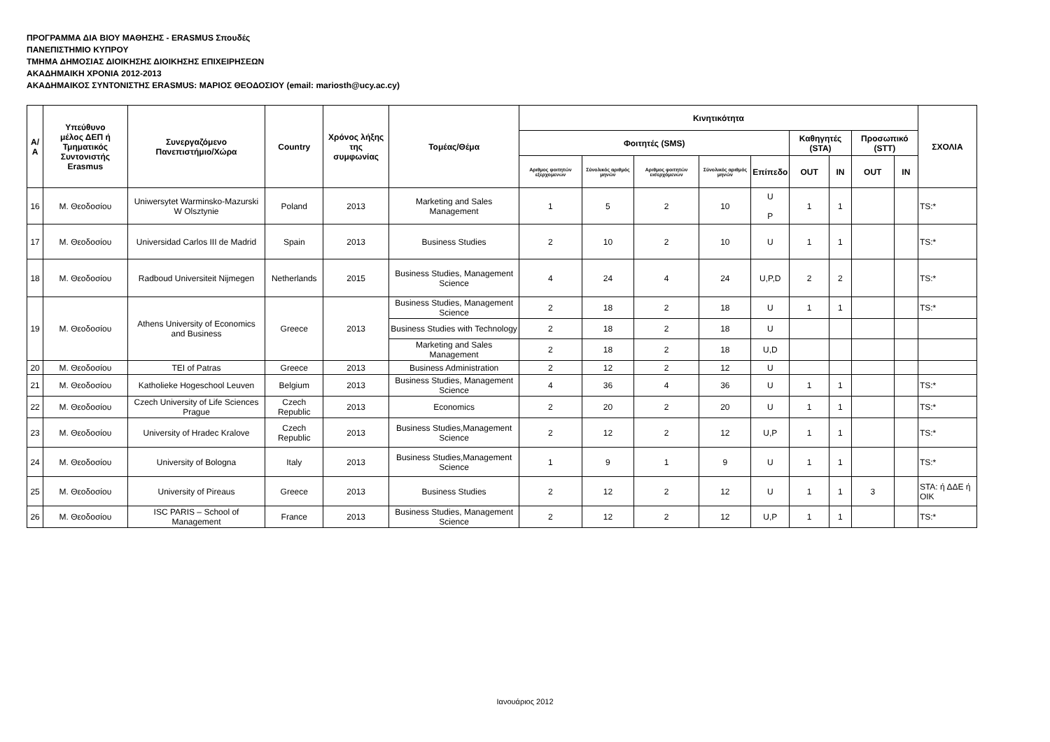ΠΡΟΓΡΑΜΜΑ ΔΙΑ ΒΙΟΥ ΜΑΘΗΣΗΣ - ERASMUS Σπουδές
ΠΑΝΕΠΙΣΤΗΜΙΟ ΚΥΠΡΟΥ
ΤΜΗΜΑ ΔΗΜΟΣΙΑΣ ΔΙΟΙΚΗΣΗΣ ΔΙΟΙΚΗΣΗΣ ΕΠΙΧΕΙΡΗΣΕΩΝ
ΑΚΑΔΗΜΑΙΚΗ ΧΡΟΝΙΑ 2012-2013
ΑΚΑΔΗΜΑΙΚΟΣ ΣΥΝΤΟΝΙΣΤΗΣ ERASMUS: ΜΑΡΙΟΣ ΘΕΟΔΟΣΙΟΥ (email: mariosth@ucy.ac.cy)
| Α/Α | Υπεύθυνο μέλος ΔΕΠ ή Τμηματικός Συντονιστής Erasmus | Συνεργαζόμενο Πανεπιστήμιο/Χώρα | Country | Χρόνος λήξης της συμφωνίας | Τομέας/Θέμα | Κινητικότητα | | | | | | | | | ΣΧΟΛΙΑ |
| --- | --- | --- | --- | --- | --- | --- | --- | --- | --- | --- | --- | --- | --- | --- | --- |
| | | | | | | Φοιτητές (SMS) | | | | | Καθηγητές (STA) | | Προσωπικό (STT) | | |
| | | | | | | Αριθμος φοιτητών εξερχομενων | Σύνολικός αριθμός μηνών | Αριθμος φοιτητών εισερχόμενων | Σύνολικός αριθμός μηνών | Επίπεδο | OUT | IN | OUT | IN | |
| 16 | Μ. Θεοδοσίου | Uniwersytet Warminsko-Mazurski W Olsztynie | Poland | 2013 | Marketing and Sales Management | 1 | 5 | 2 | 10 | U P | 1 | 1 | | | TS:* |
| 17 | Μ. Θεοδοσίου | Universidad Carlos III de Madrid | Spain | 2013 | Business Studies | 2 | 10 | 2 | 10 | U | 1 | 1 | | | TS:* |
| 18 | Μ. Θεοδοσίου | Radboud Universiteit Nijmegen | Netherlands | 2015 | Business Studies, Management Science | 4 | 24 | 4 | 24 | U,P,D | 2 | 2 | | | TS:* |
| 19 | Μ. Θεοδοσίου | Athens University of Economics and Business | Greece | 2013 | Business Studies, Management Science | 2 | 18 | 2 | 18 | U | 1 | 1 | | | TS:* |
| | | | | | Business Studies with Technology | 2 | 18 | 2 | 18 | U | | | | | |
| | | | | | Marketing and Sales Management | 2 | 18 | 2 | 18 | U,D | | | | | |
| 20 | Μ. Θεοδοσίου | TEI of Patras | Greece | 2013 | Business Administration | 2 | 12 | 2 | 12 | U | | | | | |
| 21 | Μ. Θεοδοσίου | Katholieke Hogeschool Leuven | Belgium | 2013 | Business Studies, Management Science | 4 | 36 | 4 | 36 | U | 1 | 1 | | | TS:* |
| 22 | Μ. Θεοδοσίου | Czech University of Life Sciences Prague | Czech Republic | 2013 | Economics | 2 | 20 | 2 | 20 | U | 1 | 1 | | | TS:* |
| 23 | Μ. Θεοδοσίου | University of Hradec Kralove | Czech Republic | 2013 | Business Studies,Management Science | 2 | 12 | 2 | 12 | U,P | 1 | 1 | | | TS:* |
| 24 | Μ. Θεοδοσίου | University of Bologna | Italy | 2013 | Business Studies,Management Science | 1 | 9 | 1 | 9 | U | 1 | 1 | | | TS:* |
| 25 | Μ. Θεοδοσίου | University of Pireaus | Greece | 2013 | Business Studies | 2 | 12 | 2 | 12 | U | 1 | 1 | 3 | | STA: ή ΔΔΕ ή ΟΙΚ |
| 26 | Μ. Θεοδοσίου | ISC PARIS – School of Management | France | 2013 | Business Studies, Management Science | 2 | 12 | 2 | 12 | U,P | 1 | 1 | | | TS:* |
Ιανουάριος 2012